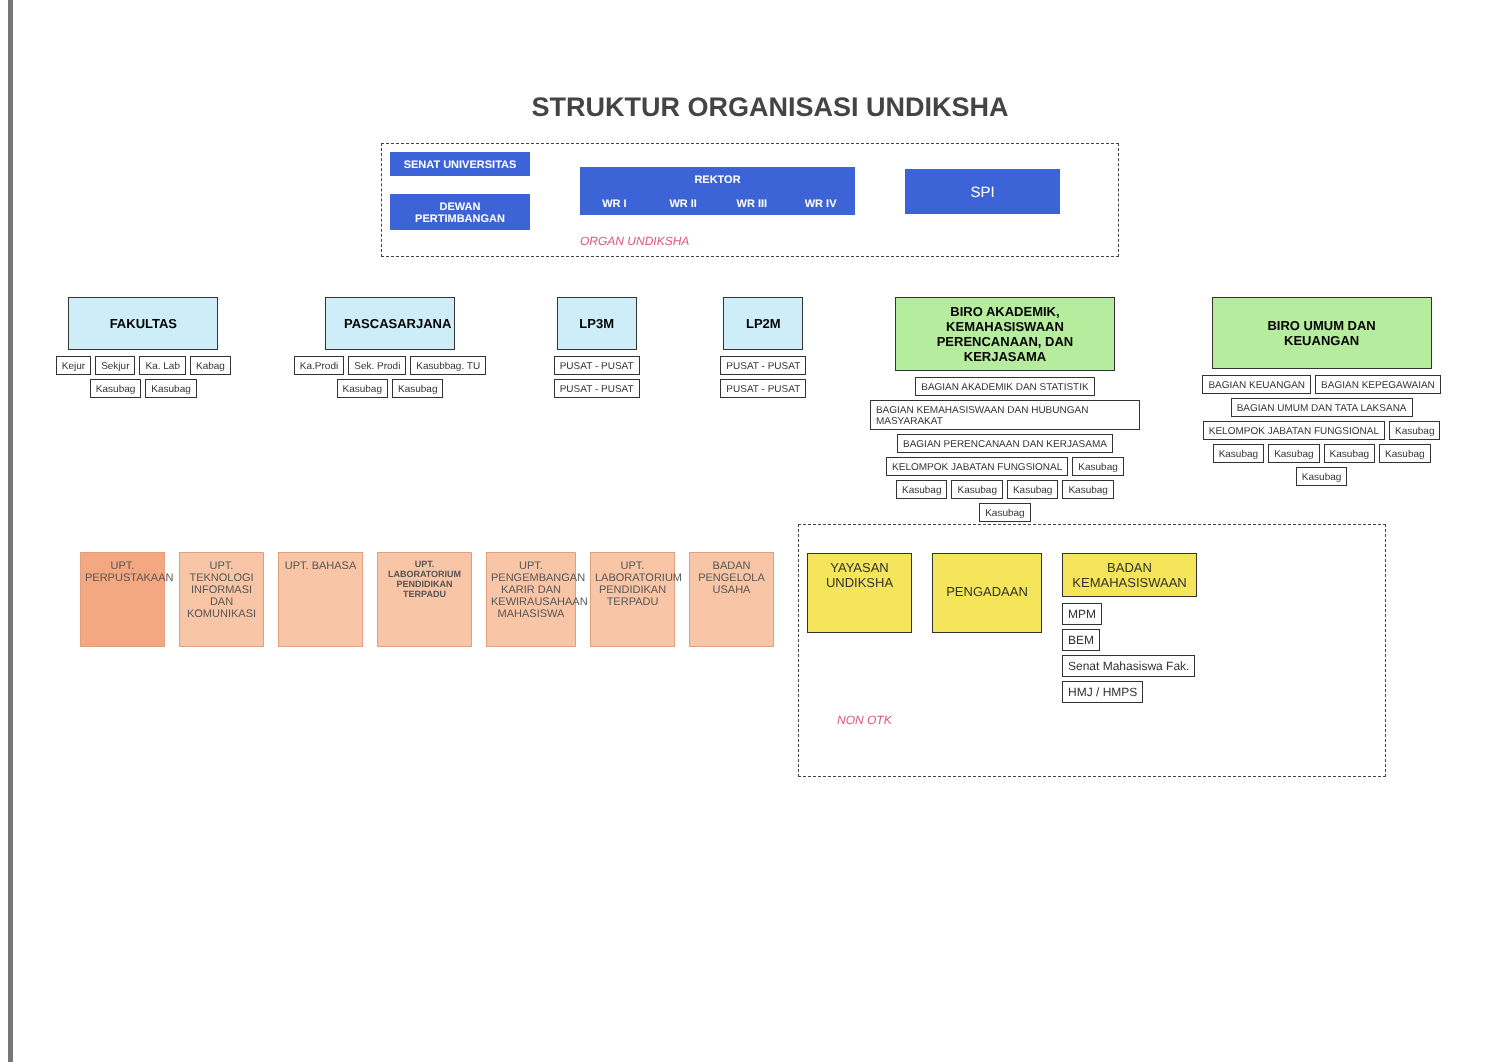STRUKTUR ORGANISASI UNDIKSHA
SENAT UNIVERSITAS
DEWAN PERTIMBANGAN
REKTOR
WR I WR II WR III WR IV
SPI
ORGAN UNDIKSHA
FAKULTAS
Kejur Sekjur Ka. Lab Kabag Kasubag Kasubag
PASCASARJANA
Ka.Prodi Sek. Prodi Kasubbag. TU Kasubag Kasubag
LP3M
PUSAT - PUSAT PUSAT - PUSAT
LP2M
PUSAT - PUSAT PUSAT - PUSAT
BIRO AKADEMIK, KEMAHASISWAAN PERENCANAAN, DAN KERJASAMA
BAGIAN AKADEMIK DAN STATISTIK BAGIAN KEMAHASISWAAN DAN HUBUNGAN MASYARAKAT BAGIAN PERENCANAAN DAN KERJASAMA KELOMPOK JABATAN FUNGSIONAL Kasubag Kasubag Kasubag Kasubag Kasubag Kasubag
BIRO UMUM DAN KEUANGAN
BAGIAN KEUANGAN BAGIAN KEPEGAWAIAN BAGIAN UMUM DAN TATA LAKSANA KELOMPOK JABATAN FUNGSIONAL Kasubag Kasubag Kasubag Kasubag Kasubag Kasubag
UPT. PERPUSTAKAAN
UPT. TEKNOLOGI INFORMASI DAN KOMUNIKASI
UPT. BAHASA
UPT. LABORATORIUM PENDIDIKAN TERPADU
UPT. PENGEMBANGAN KARIR DAN KEWIRAUSAHAAN MAHASISWA
UPT. LABORATORIUM PENDIDIKAN TERPADU
BADAN PENGELOLA USAHA
YAYASAN UNDIKSHA
PENGADAAN
BADAN KEMAHASISWAAN
MPM
BEM
Senat Mahasiswa Fak.
HMJ / HMPS
NON OTK